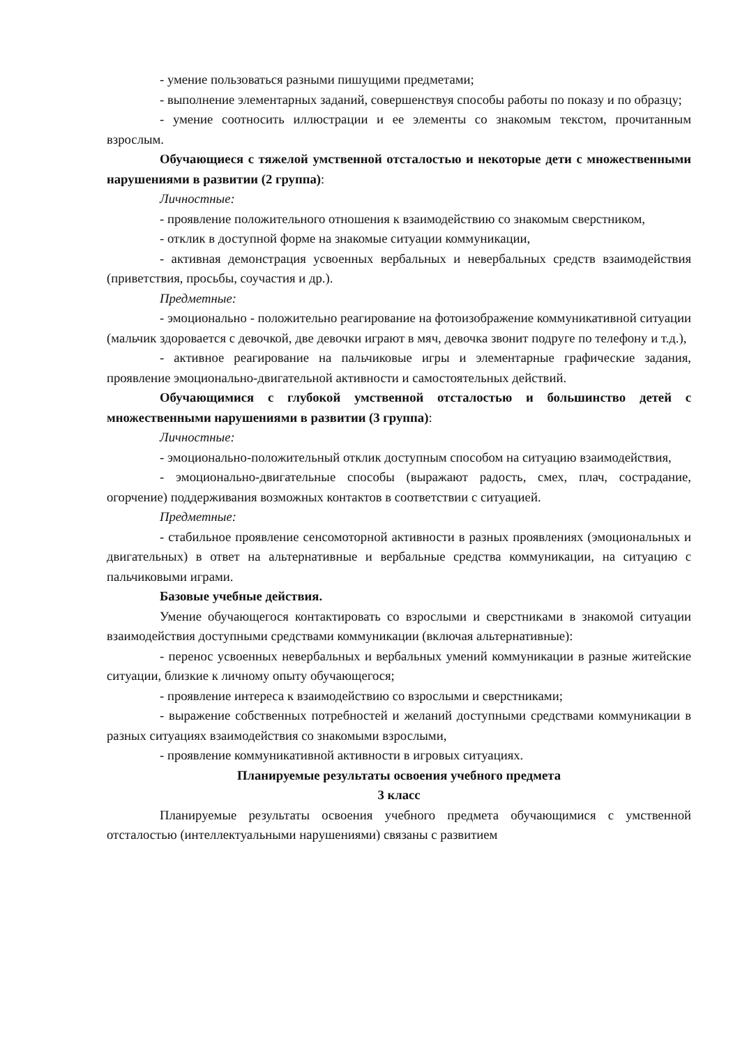- умение пользоваться разными пишущими предметами;
- выполнение элементарных заданий, совершенствуя способы работы по показу и по образцу;
- умение соотносить иллюстрации и ее элементы со знакомым текстом, прочитанным взрослым.
Обучающиеся с тяжелой умственной отсталостью и некоторые дети с множественными нарушениями в развитии (2 группа):
Личностные:
- проявление положительного отношения к взаимодействию со знакомым сверстником,
- отклик в доступной форме на знакомые ситуации коммуникации,
- активная демонстрация усвоенных вербальных и невербальных средств взаимодействия (приветствия, просьбы, соучастия и др.).
Предметные:
- эмоционально - положительно реагирование на фотоизображение коммуникативной ситуации (мальчик здоровается с девочкой, две девочки играют в мяч, девочка звонит подруге по телефону и т.д.),
- активное реагирование на пальчиковые игры и элементарные графические задания, проявление эмоционально-двигательной активности и самостоятельных действий.
Обучающимися с глубокой умственной отсталостью и большинство детей с множественными нарушениями в развитии (3 группа):
Личностные:
- эмоционально-положительный отклик доступным способом на ситуацию взаимодействия,
- эмоционально-двигательные способы (выражают радость, смех, плач, сострадание, огорчение) поддерживания возможных контактов в соответствии с ситуацией.
Предметные:
- стабильное проявление сенсомоторной активности в разных проявлениях (эмоциональных и двигательных) в ответ на альтернативные и вербальные средства коммуникации, на ситуацию с пальчиковыми играми.
Базовые учебные действия.
Умение обучающегося контактировать со взрослыми и сверстниками в знакомой ситуации взаимодействия доступными средствами коммуникации (включая альтернативные):
- перенос усвоенных невербальных и вербальных умений коммуникации в разные житейские ситуации, близкие к личному опыту обучающегося;
- проявление интереса к взаимодействию со взрослыми и сверстниками;
- выражение собственных потребностей и желаний доступными средствами коммуникации в разных ситуациях взаимодействия со знакомыми взрослыми,
- проявление коммуникативной активности в игровых ситуациях.
Планируемые результаты освоения учебного предмета
3 класс
Планируемые результаты освоения учебного предмета обучающимися с умственной отсталостью (интеллектуальными нарушениями) связаны с развитием